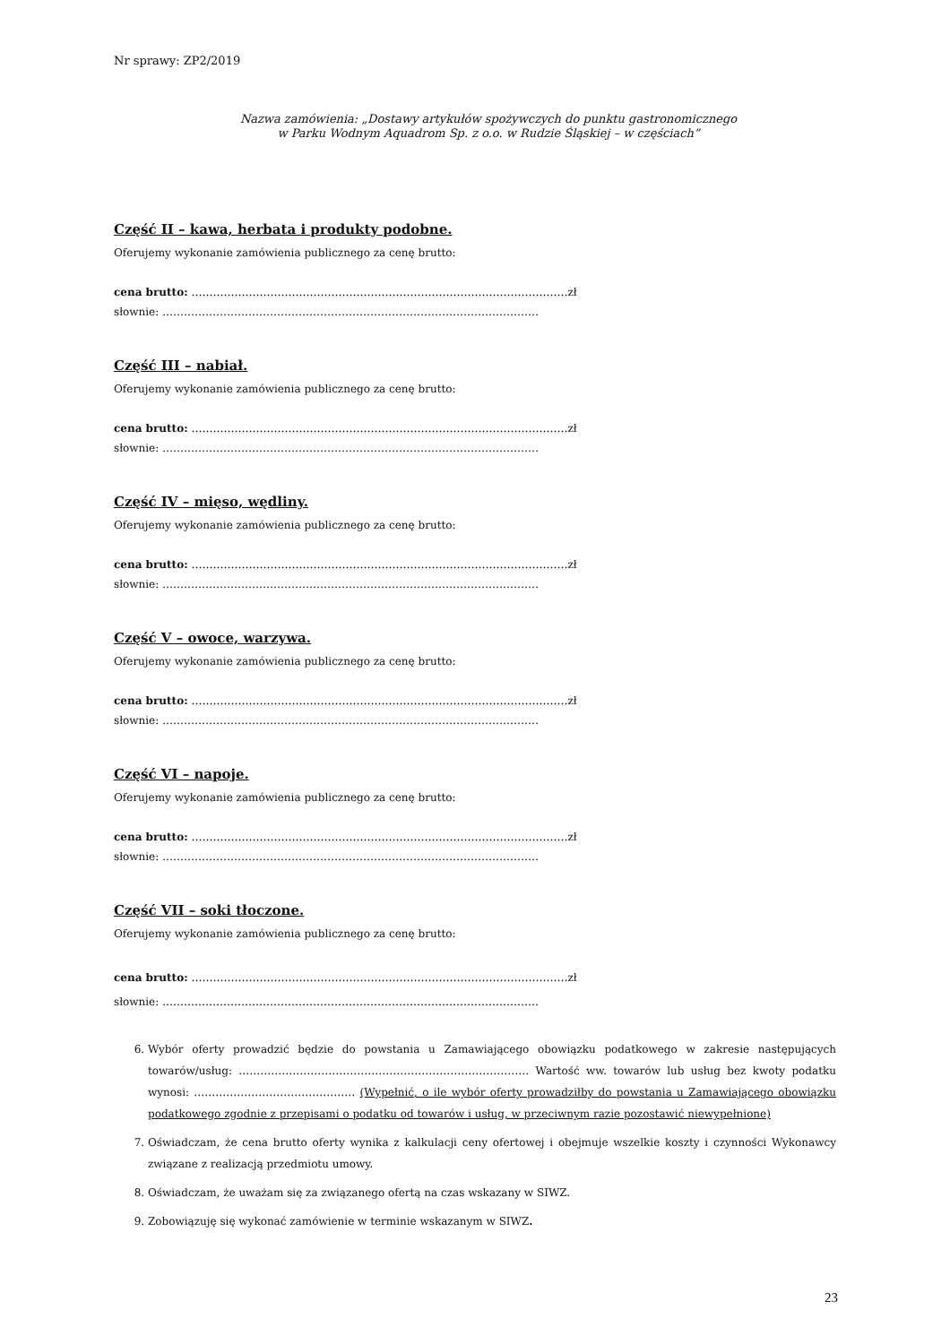Nr sprawy: ZP2/2019
Nazwa zamówienia: „Dostawy artykułów spożywczych do punktu gastronomicznego
w Parku Wodnym Aquadrom Sp. z o.o. w Rudzie Śląskiej – w częściach”
Część II – kawa, herbata i produkty podobne.
Oferujemy wykonanie zamówienia publicznego za cenę brutto:
cena brutto: ……………………………………………………………………………………………zł
słownie: ……………………………………………………………………………………………
Część III – nabiał.
Oferujemy wykonanie zamówienia publicznego za cenę brutto:
cena brutto: ……………………………………………………………………………………………zł
słownie: ……………………………………………………………………………………………
Część IV – mięso, wędliny.
Oferujemy wykonanie zamówienia publicznego za cenę brutto:
cena brutto: ……………………………………………………………………………………………zł
słownie: ……………………………………………………………………………………………
Część V – owoce, warzywa.
Oferujemy wykonanie zamówienia publicznego za cenę brutto:
cena brutto: ……………………………………………………………………………………………zł
słownie: ……………………………………………………………………………………………
Część VI – napoje.
Oferujemy wykonanie zamówienia publicznego za cenę brutto:
cena brutto: ……………………………………………………………………………………………zł
słownie: ……………………………………………………………………………………………
Część VII – soki tłoczone.
Oferujemy wykonanie zamówienia publicznego za cenę brutto:
cena brutto: ……………………………………………………………………………………………zł
słownie: ……………………………………………………………………………………………
6. Wybór oferty prowadzić będzie do powstania u Zamawiającego obowiązku podatkowego w zakresie następujących towarów/usług: ……………………………………………………………………… Wartość ww. towarów lub usług bez kwoty podatku wynosi: ……………………………………… (Wypełnić, o ile wybór oferty prowadziłby do powstania u Zamawiającego obowiązku podatkowego zgodnie z przepisami o podatku od towarów i usług, w przeciwnym razie pozostawić niewypełnione)
7. Oświadczam, że cena brutto oferty wynika z kalkulacji ceny ofertowej i obejmuje wszelkie koszty i czynności Wykonawcy związane z realizacją przedmiotu umowy.
8. Oświadczam, że uważam się za związanego ofertą na czas wskazany w SIWZ.
9. Zobowiązuję się wykonać zamówienie w terminie wskazanym w SIWZ.
23